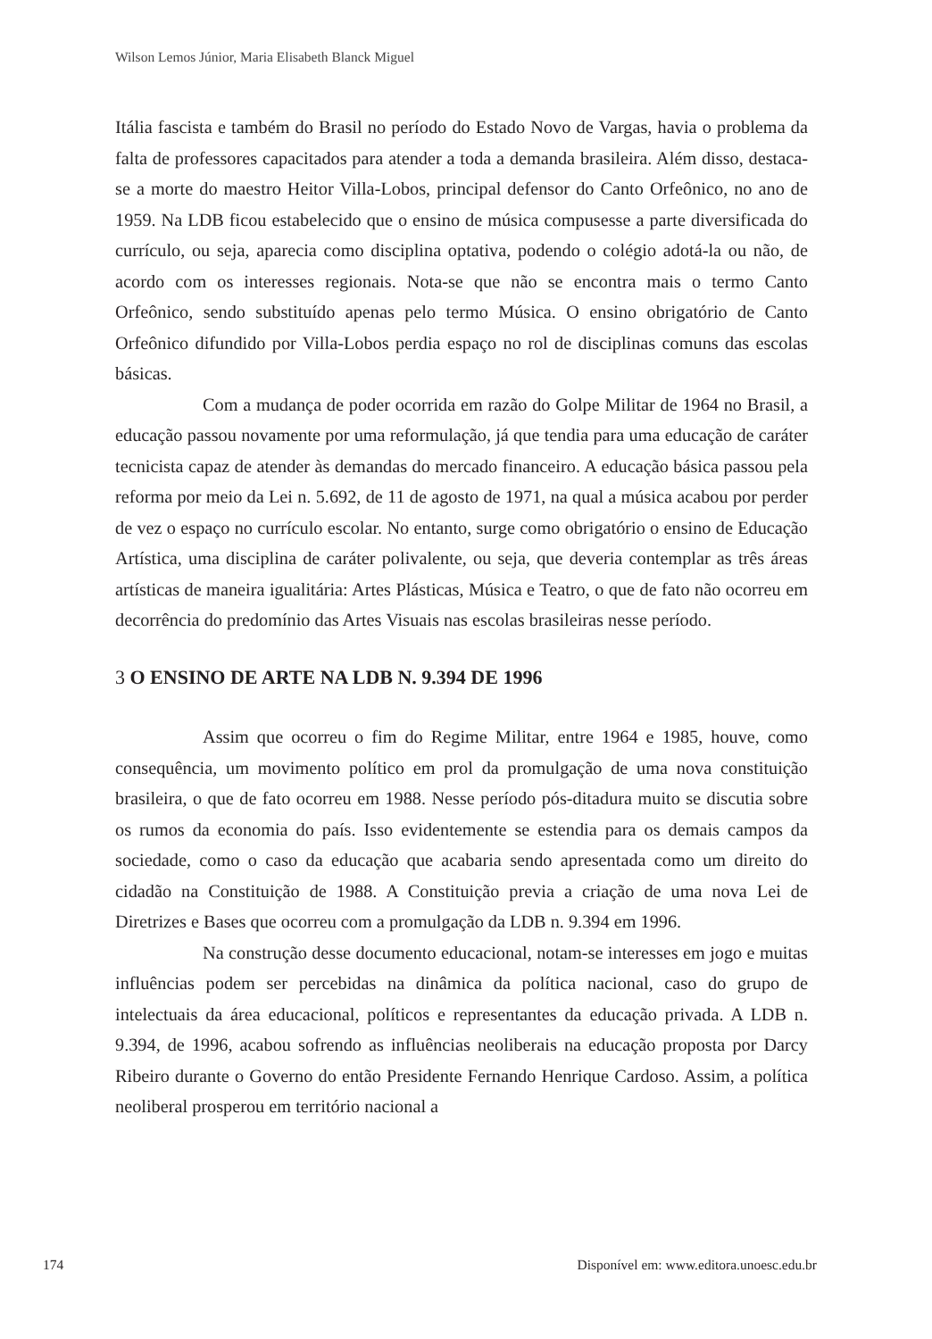Wilson Lemos Júnior, Maria Elisabeth Blanck Miguel
Itália fascista e também do Brasil no período do Estado Novo de Vargas, havia o problema da falta de professores capacitados para atender a toda a demanda brasileira. Além disso, destaca-se a morte do maestro Heitor Villa-Lobos, principal defensor do Canto Orfeônico, no ano de 1959. Na LDB ficou estabelecido que o ensino de música compusesse a parte diversificada do currículo, ou seja, aparecia como disciplina optativa, podendo o colégio adotá-la ou não, de acordo com os interesses regionais. Nota-se que não se encontra mais o termo Canto Orfeônico, sendo substituído apenas pelo termo Música. O ensino obrigatório de Canto Orfeônico difundido por Villa-Lobos perdia espaço no rol de disciplinas comuns das escolas básicas.
Com a mudança de poder ocorrida em razão do Golpe Militar de 1964 no Brasil, a educação passou novamente por uma reformulação, já que tendia para uma educação de caráter tecnicista capaz de atender às demandas do mercado financeiro. A educação básica passou pela reforma por meio da Lei n. 5.692, de 11 de agosto de 1971, na qual a música acabou por perder de vez o espaço no currículo escolar. No entanto, surge como obrigatório o ensino de Educação Artística, uma disciplina de caráter polivalente, ou seja, que deveria contemplar as três áreas artísticas de maneira igualitária: Artes Plásticas, Música e Teatro, o que de fato não ocorreu em decorrência do predomínio das Artes Visuais nas escolas brasileiras nesse período.
3 O ENSINO DE ARTE NA LDB N. 9.394 DE 1996
Assim que ocorreu o fim do Regime Militar, entre 1964 e 1985, houve, como consequência, um movimento político em prol da promulgação de uma nova constituição brasileira, o que de fato ocorreu em 1988. Nesse período pós-ditadura muito se discutia sobre os rumos da economia do país. Isso evidentemente se estendia para os demais campos da sociedade, como o caso da educação que acabaria sendo apresentada como um direito do cidadão na Constituição de 1988. A Constituição previa a criação de uma nova Lei de Diretrizes e Bases que ocorreu com a promulgação da LDB n. 9.394 em 1996.
Na construção desse documento educacional, notam-se interesses em jogo e muitas influências podem ser percebidas na dinâmica da política nacional, caso do grupo de intelectuais da área educacional, políticos e representantes da educação privada. A LDB n. 9.394, de 1996, acabou sofrendo as influências neoliberais na educação proposta por Darcy Ribeiro durante o Governo do então Presidente Fernando Henrique Cardoso. Assim, a política neoliberal prosperou em território nacional a
174 Disponível em: www.editora.unoesc.edu.br